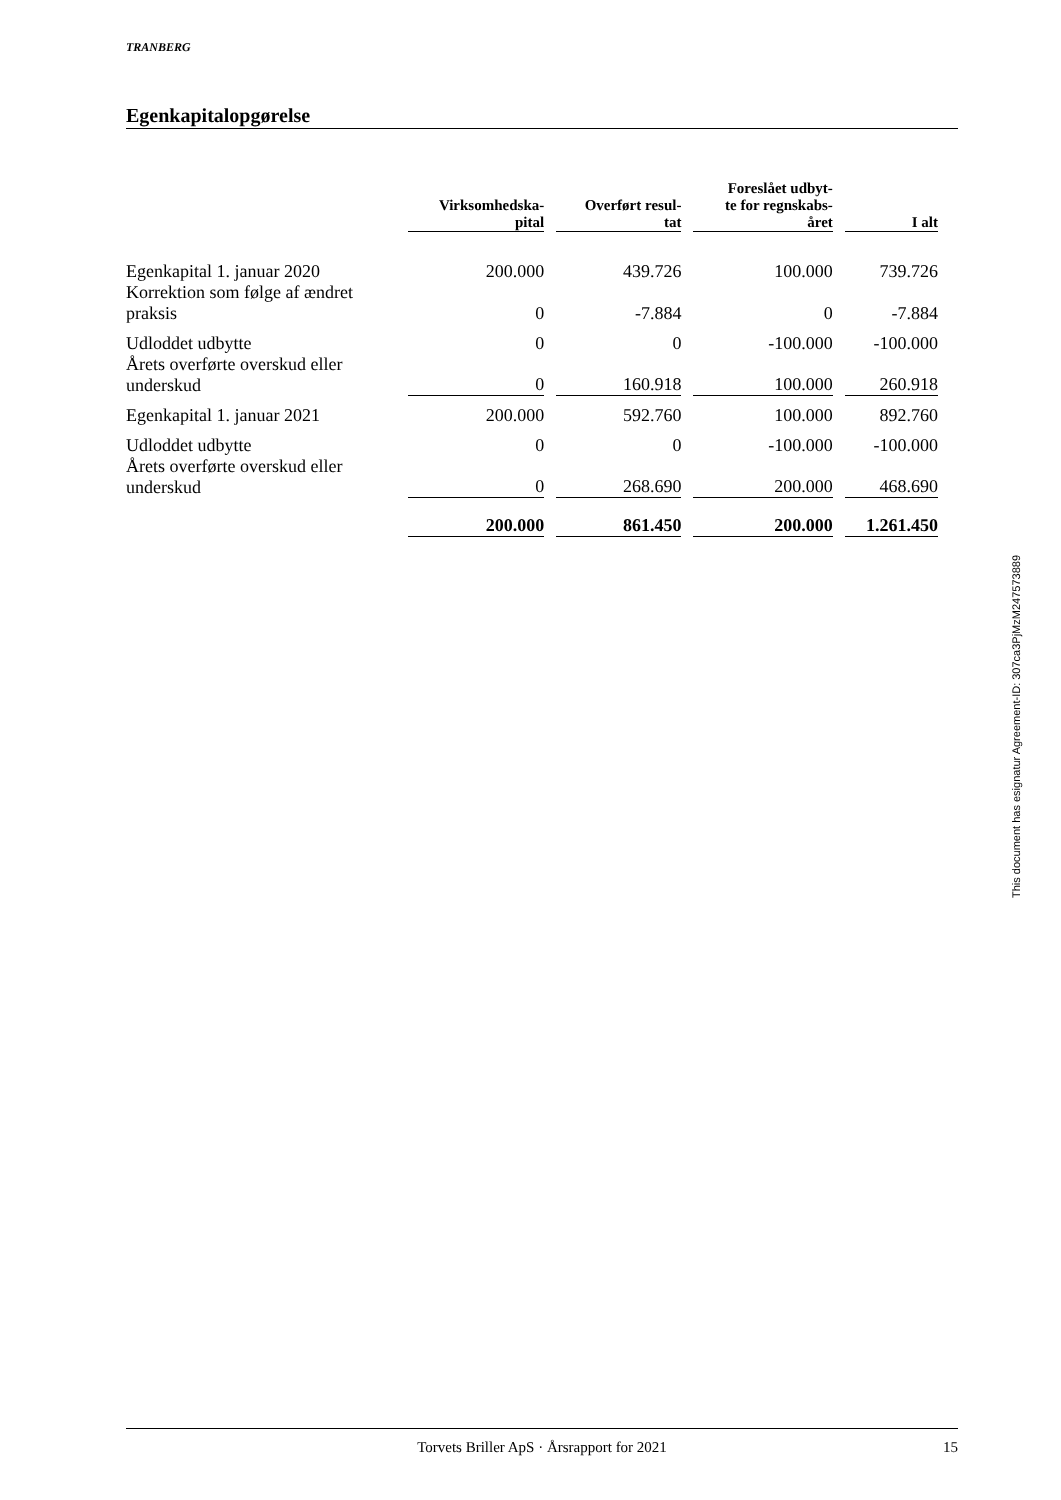TRANBERG
Egenkapitalopgørelse
| | Virksomhedska- pital | Overført resul- tat | Foreslået udbyt- te for regnskabs- året | I alt |
| --- | --- | --- | --- | --- |
| Egenkapital 1. januar 2020 | 200.000 | 439.726 | 100.000 | 739.726 |
| Korrektion som følge af ændret praksis | 0 | -7.884 | 0 | -7.884 |
| Udloddet udbytte | 0 | 0 | -100.000 | -100.000 |
| Årets overførte overskud eller underskud | 0 | 160.918 | 100.000 | 260.918 |
| Egenkapital 1. januar 2021 | 200.000 | 592.760 | 100.000 | 892.760 |
| Udloddet udbytte | 0 | 0 | -100.000 | -100.000 |
| Årets overførte overskud eller underskud | 0 | 268.690 | 200.000 | 468.690 |
| | 200.000 | 861.450 | 200.000 | 1.261.450 |
This document has esignatur Agreement-ID: 307ca3PjMzM247573889
Torvets Briller ApS · Årsrapport for 2021 15